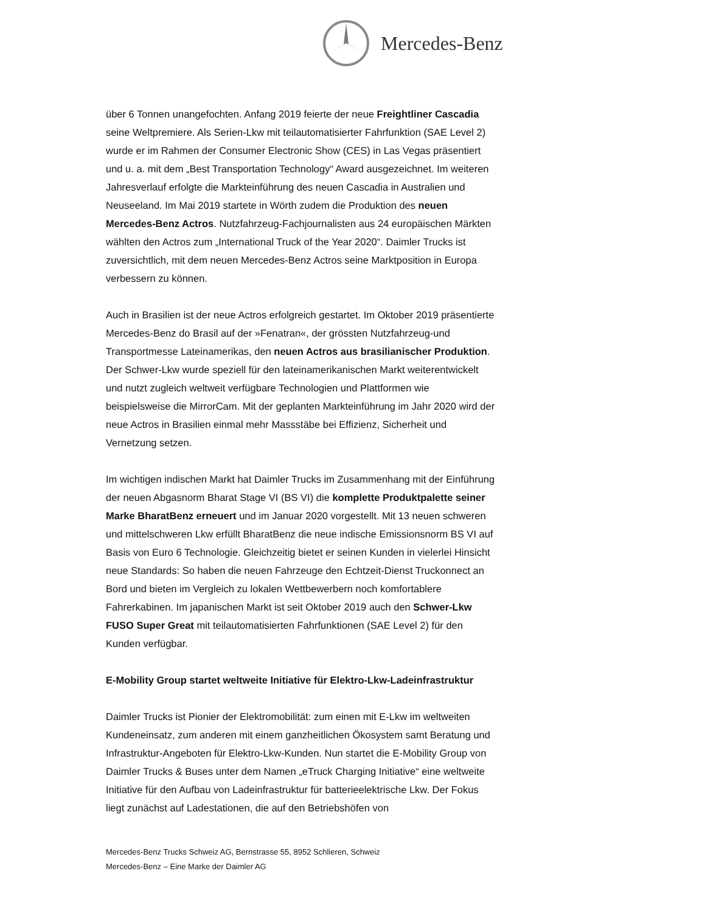Mercedes-Benz
über 6 Tonnen unangefochten. Anfang 2019 feierte der neue Freightliner Cascadia seine Weltpremiere. Als Serien-Lkw mit teilautomatisierter Fahrfunktion (SAE Level 2) wurde er im Rahmen der Consumer Electronic Show (CES) in Las Vegas präsentiert und u. a. mit dem „Best Transportation Technology“ Award ausgezeichnet. Im weiteren Jahresverlauf erfolgte die Markteinführung des neuen Cascadia in Australien und Neuseeland. Im Mai 2019 startete in Wörth zudem die Produktion des neuen Mercedes-Benz Actros. Nutzfahrzeug-Fachjournalisten aus 24 europäischen Märkten wählten den Actros zum „International Truck of the Year 2020“. Daimler Trucks ist zuversichtlich, mit dem neuen Mercedes-Benz Actros seine Marktposition in Europa verbessern zu können.
Auch in Brasilien ist der neue Actros erfolgreich gestartet. Im Oktober 2019 präsentierte Mercedes-Benz do Brasil auf der »Fenatran«, der grössten Nutzfahrzeug-und Transportmesse Lateinamerikas, den neuen Actros aus brasilianischer Produktion. Der Schwer-Lkw wurde speziell für den lateinamerikanischen Markt weiterentwickelt und nutzt zugleich weltweit verfügbare Technologien und Plattformen wie beispielsweise die MirrorCam. Mit der geplanten Markteinführung im Jahr 2020 wird der neue Actros in Brasilien einmal mehr Massstäbe bei Effizienz, Sicherheit und Vernetzung setzen.
Im wichtigen indischen Markt hat Daimler Trucks im Zusammenhang mit der Einführung der neuen Abgasnorm Bharat Stage VI (BS VI) die komplette Produktpalette seiner Marke BharatBenz erneuert und im Januar 2020 vorgestellt. Mit 13 neuen schweren und mittelschweren Lkw erfüllt BharatBenz die neue indische Emissionsnorm BS VI auf Basis von Euro 6 Technologie. Gleichzeitig bietet er seinen Kunden in vielerlei Hinsicht neue Standards: So haben die neuen Fahrzeuge den Echtzeit-Dienst Truckonnect an Bord und bieten im Vergleich zu lokalen Wettbewerbern noch komfortablere Fahrerkabinen. Im japanischen Markt ist seit Oktober 2019 auch den Schwer-Lkw FUSO Super Great mit teilautomatisierten Fahrfunktionen (SAE Level 2) für den Kunden verfügbar.
E-Mobility Group startet weltweite Initiative für Elektro-Lkw-Ladeinfrastruktur
Daimler Trucks ist Pionier der Elektromobilität: zum einen mit E-Lkw im weltweiten Kundeneinsatz, zum anderen mit einem ganzheitlichen Ökosystem samt Beratung und Infrastruktur-Angeboten für Elektro-Lkw-Kunden. Nun startet die E-Mobility Group von Daimler Trucks & Buses unter dem Namen „eTruck Charging Initiative“ eine weltweite Initiative für den Aufbau von Ladeinfrastruktur für batterieelektrische Lkw. Der Fokus liegt zunächst auf Ladestationen, die auf den Betriebshöfen von
Mercedes-Benz Trucks Schweiz AG, Bernstrasse 55, 8952 Schlieren, Schweiz
Mercedes-Benz – Eine Marke der Daimler AG